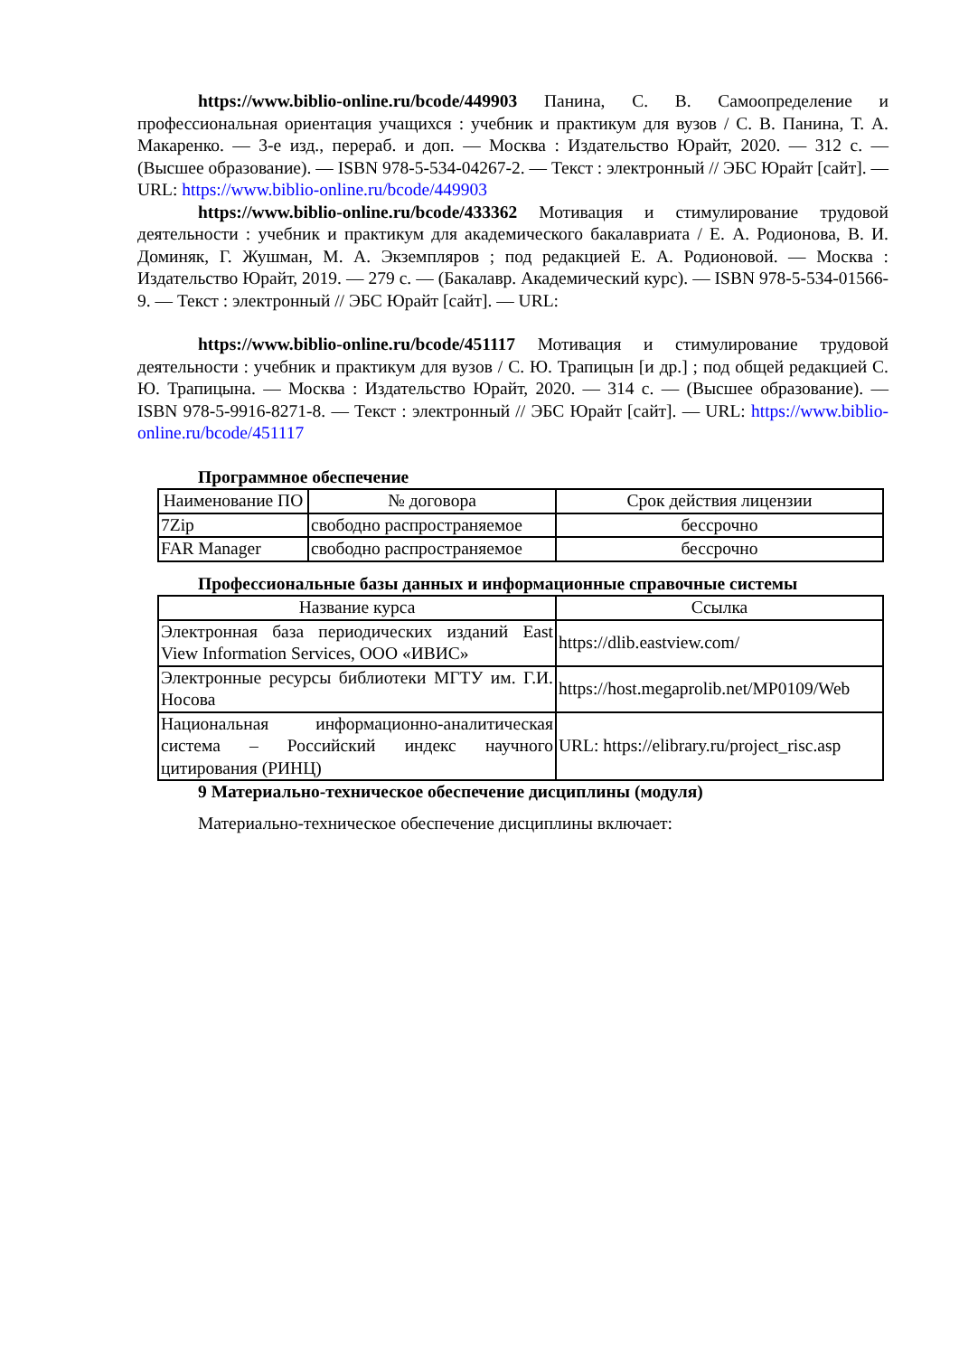https://www.biblio-online.ru/bcode/449903 Панина, С. В. Самоопределение и профессиональная ориентация учащихся : учебник и практикум для вузов / С. В. Панина, Т. А. Макаренко. — 3-е изд., перераб. и доп. — Москва : Издательство Юрайт, 2020. — 312 с. — (Высшее образование). — ISBN 978-5-534-04267-2. — Текст : электронный // ЭБС Юрайт [сайт]. — URL: https://www.biblio-online.ru/bcode/449903
https://www.biblio-online.ru/bcode/433362 Мотивация и стимулирование трудовой деятельности : учебник и практикум для академического бакалавриата / Е. А. Родионова, В. И. Доминяк, Г. Жушман, М. А. Экземпляров ; под редакцией Е. А. Родионовой. — Москва : Издательство Юрайт, 2019. — 279 с. — (Бакалавр. Академический курс). — ISBN 978-5-534-01566-9. — Текст : электронный // ЭБС Юрайт [сайт]. — URL:
https://www.biblio-online.ru/bcode/451117 Мотивация и стимулирование трудовой деятельности : учебник и практикум для вузов / С. Ю. Трапицын [и др.] ; под общей редакцией С. Ю. Трапицына. — Москва : Издательство Юрайт, 2020. — 314 с. — (Высшее образование). — ISBN 978-5-9916-8271-8. — Текст : электронный // ЭБС Юрайт [сайт]. — URL: https://www.biblio-online.ru/bcode/451117
Программное обеспечение
| Наименование ПО | № договора | Срок действия лицензии |
| --- | --- | --- |
| 7Zip | свободно распространяемое | бессрочно |
| FAR Manager | свободно распространяемое | бессрочно |
Профессиональные базы данных и информационные справочные системы
| Название курса | Ссылка |
| --- | --- |
| Электронная база периодических изданий East View Information Services, ООО «ИВИС» | https://dlib.eastview.com/ |
| Электронные ресурсы библиотеки МГТУ им. Г.И. Носова | https://host.megaprolib.net/MP0109/Web |
| Национальная информационно-аналитическая система – Российский индекс научного цитирования (РИНЦ) | URL: https://elibrary.ru/project_risc.asp |
9 Материально-техническое обеспечение дисциплины (модуля)
Материально-техническое обеспечение дисциплины включает: